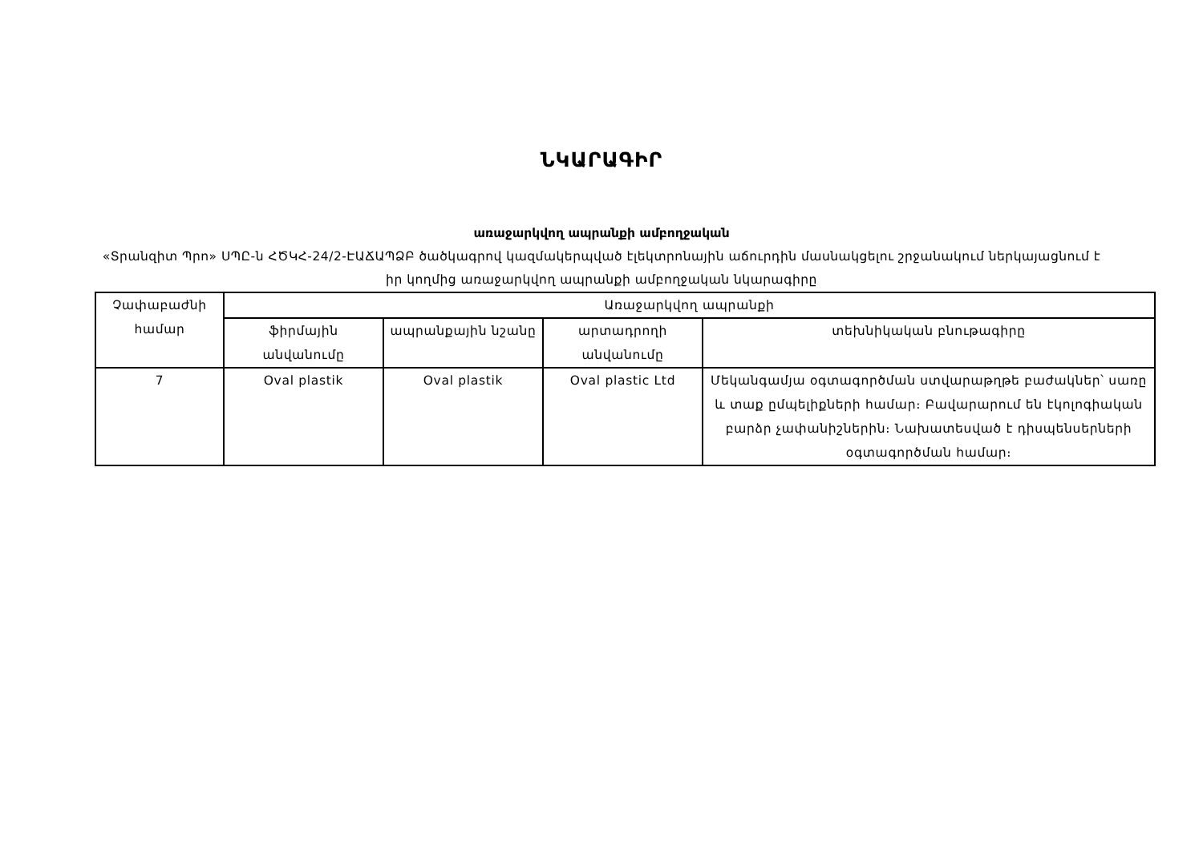ՆԿԱՐԱԳԻՐ
առաջարկվող ապրանքի ամբողջական
«Տրանզիտ Պրո» ՍՊԸ-ն ՀԾԿՀ-24/2-ԷԱՃԱՊՁԲ ծածկագրով կազմակերպված էլեկտրոնային աճուրդին մասնակցելու շրջանակում ներկայացնում է իր կողմից առաջարկվող ապրանքի ամբողջական նկարագիրը
| Չափաբաժնի համար | Առաջարկվող ապրանքի | | | |
| --- | --- | --- | --- | --- |
| | ֆիրմային անվանումը | ապրանքային նշանը | արտադրողի անվանումը | տեխնիկական բնութագիրը |
| 7 | Oval plastik | Oval plastik | Oval plastic Ltd | Մեկանգամյա օգտագործման ստվարաթղթե բաժակներ՝ սառը և տաք ըմպելիքների համար։ Բավարարում են էկոլոգիական բարձր չափանիշներին։ Նախատեսված է դիսպենսերների օգտագործման համար։ |